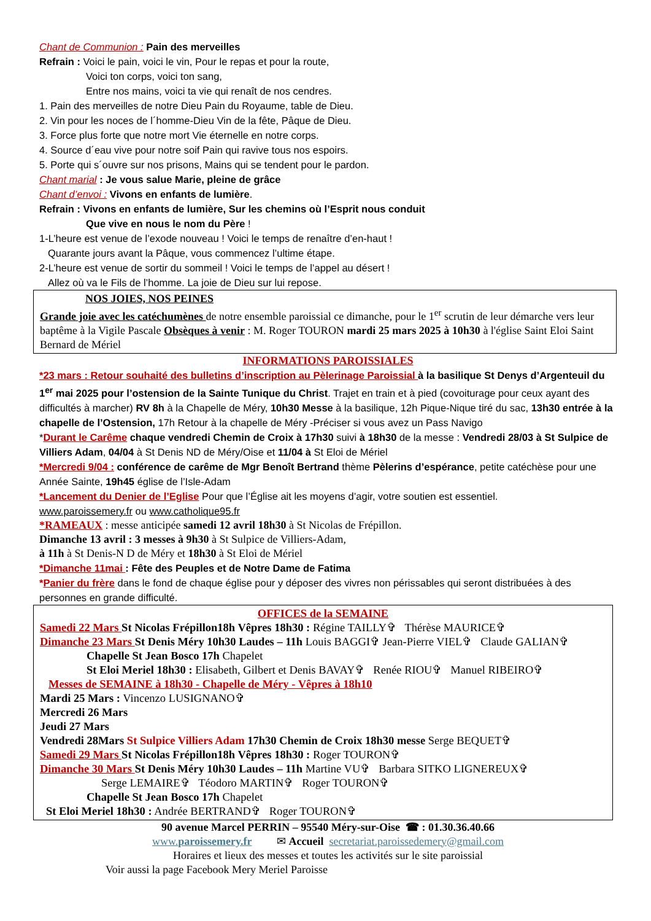Chant de Communion : Pain des merveilles
Refrain : Voici le pain, voici le vin, Pour le repas et pour la route,
Voici ton corps, voici ton sang,
Entre nos mains, voici ta vie qui renaît de nos cendres.
1. Pain des merveilles de notre Dieu Pain du Royaume, table de Dieu.
2. Vin pour les noces de l´homme-Dieu Vin de la fête, Pâque de Dieu.
3. Force plus forte que notre mort Vie éternelle en notre corps.
4. Source d´eau vive pour notre soif Pain qui ravive tous nos espoirs.
5. Porte qui s´ouvre sur nos prisons, Mains qui se tendent pour le pardon.
Chant marial : Je vous salue Marie, pleine de grâce
Chant d’envoi : Vivons en enfants de lumière.
Refrain : Vivons en enfants de lumière, Sur les chemins où l’Esprit nous conduit
Que vive en nous le nom du Père !
1-L’heure est venue de l’exode nouveau ! Voici le temps de renaître d’en-haut !
Quarante jours avant la Pâque, vous commencez l’ultime étape.
2-L’heure est venue de sortir du sommeil ! Voici le temps de l’appel au désert !
Allez où va le Fils de l’homme. La joie de Dieu sur lui repose.
NOS JOIES, NOS PEINES
Grande joie avec les catéchumènes de notre ensemble paroissial ce dimanche, pour le 1<sup>er</sup> scrutin de leur démarche vers leur baptême à la Vigile Pascale Obsèques à venir : M. Roger TOURON mardi 25 mars 2025 à 10h30 à l'église Saint Eloi Saint Bernard de Mériel
INFORMATIONS PAROISSIALES
*23 mars : Retour souhaité des bulletins d’inscription au Pèlerinage Paroissial à la basilique St Denys d’Argenteuil du 1<sup>er</sup> mai 2025 pour l’ostension de la Sainte Tunique du Christ. Trajet en train et à pied (covoiturage pour ceux ayant des difficultés à marcher) RV 8h à la Chapelle de Méry, 10h30 Messe à la basilique, 12h Pique-Nique tiré du sac, 13h30 entrée à la chapelle de l’Ostension, 17h Retour à la chapelle de Méry -Préciser si vous avez un Pass Navigo
*Durant le Carême chaque vendredi Chemin de Croix à 17h30 suivi à 18h30 de la messe : Vendredi 28/03 à St Sulpice de Villiers Adam, 04/04 à St Denis ND de Méry/Oise et 11/04 à St Eloi de Mériel
*Mercredi 9/04 : conférence de carême de Mgr Benoît Bertrand thème Pèlerins d’espérance, petite catéchèse pour une Année Sainte, 19h45 église de l’Isle-Adam
*Lancement du Denier de l’Eglise Pour que l’Église ait les moyens d’agir, votre soutien est essentiel.
www.paroissemery.fr ou www.catholique95.fr
*RAMEAUX : messe anticipée samedi 12 avril 18h30 à St Nicolas de Frépillon.
Dimanche 13 avril : 3 messes à 9h30 à St Sulpice de Villiers-Adam,
à 11h à St Denis-N D de Méry et 18h30 à St Eloi de Mériel
*Dimanche 11mai : Fête des Peuples et de Notre Dame de Fatima
*Panier du frère dans le fond de chaque église pour y déposer des vivres non périssables qui seront distribuées à des personnes en grande difficulté.
OFFICES de la SEMAINE
Samedi 22 Mars St Nicolas Frépillon18h Vêpres 18h30 : Régine TAILLY✞ Thérèse MAURICE✞
Dimanche 23 Mars St Denis Méry 10h30 Laudes – 11h Louis BAGGI✞ Jean-Pierre VIEL✞ Claude GALIAN✞
Chapelle St Jean Bosco 17h Chapelet
St Eloi Meriel 18h30 : Elisabeth, Gilbert et Denis BAVAY✞ Renée RIOU✞ Manuel RIBEIRO✞
Messes de SEMAINE à 18h30 - Chapelle de Méry - Vêpres à 18h10
Mardi 25 Mars : Vincenzo LUSIGNANO✞
Mercredi 26 Mars
Jeudi 27 Mars
Vendredi 28Mars St Sulpice Villiers Adam 17h30 Chemin de Croix 18h30 messe Serge BEQUET✞
Samedi 29 Mars St Nicolas Frépillon18h Vêpres 18h30 : Roger TOURON✞
Dimanche 30 Mars St Denis Méry 10h30 Laudes – 11h Martine VU✞ Barbara SITKO LIGNEREUX✞
Serge LEMAIRE✞ Téodoro MARTIN✞ Roger TOURON✞
Chapelle St Jean Bosco 17h Chapelet
St Eloi Meriel 18h30 : Andrée BERTRAND✞ Roger TOURON✞
90 avenue Marcel PERRIN – 95540 Méry-sur-Oise ☎ : 01.30.36.40.66
www.paroissemery.fr ✉ Accueil secretariat.paroissedemery@gmail.com
Horaires et lieux des messes et toutes les activités sur le site paroissial
Voir aussi la page Facebook Mery Meriel Paroisse